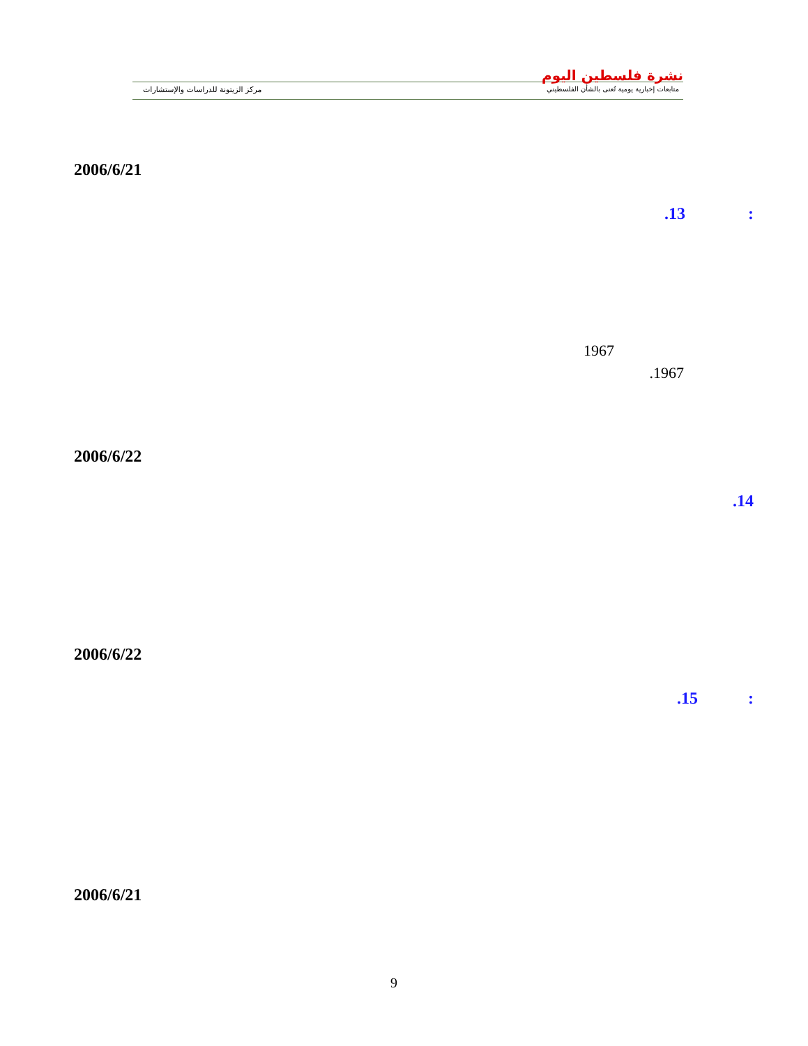نشرة فلسطين اليوم
متابعات إخبارية يومية تُعنى بالشأن الفلسطيني
مركز الزيتونة للدراسات والإستشارات
2006/6/21
.13 :
1967
.1967
2006/6/22
.14
2006/6/22
.15 :
2006/6/21
9